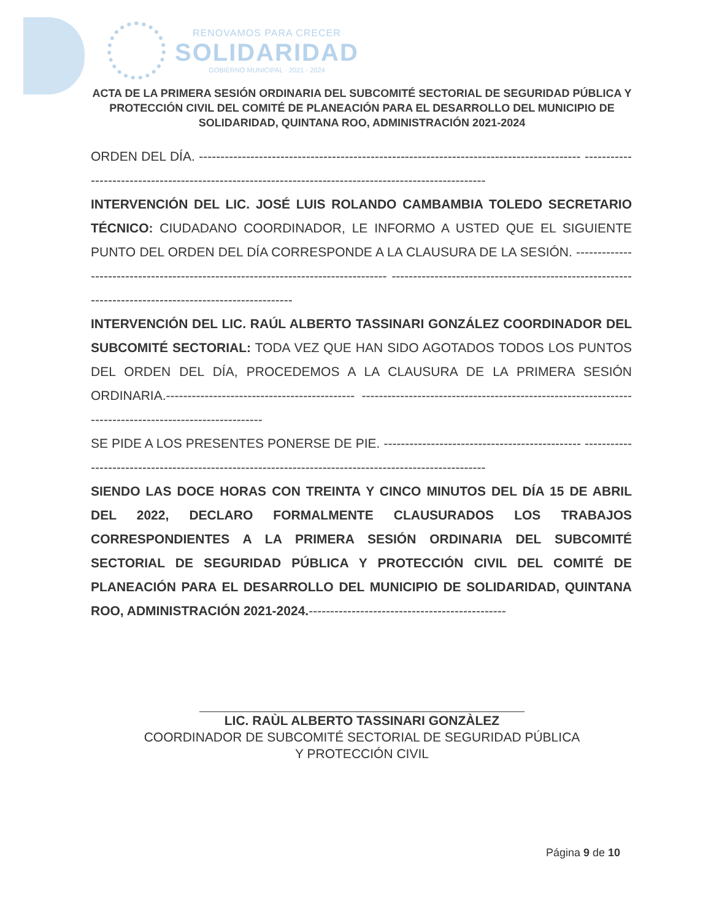RENOVAMOS PARA CRECER
SOLIDARIDAD
GOBIERNO MUNICIPAL · 2021 - 2024
ACTA DE LA PRIMERA SESIÓN ORDINARIA DEL SUBCOMITÉ SECTORIAL DE SEGURIDAD PÚBLICA Y PROTECCIÓN CIVIL DEL COMITÉ DE PLANEACIÓN PARA EL DESARROLLO DEL MUNICIPIO DE SOLIDARIDAD, QUINTANA ROO, ADMINISTRACIÓN 2021-2024
ORDEN DEL DÍA. ----------------------------------------------------------------------------------------- -------------------------------------------------------------------------------------------------------
INTERVENCIÓN DEL LIC. JOSÉ LUIS ROLANDO CAMBAMBIA TOLEDO SECRETARIO TÉCNICO: CIUDADANO COORDINADOR, LE INFORMO A USTED QUE EL SIGUIENTE PUNTO DEL ORDEN DEL DÍA CORRESPONDE A LA CLAUSURA DE LA SESIÓN. ---------------------------------------------------------------------------------- -------------------------------------------------------------------------------------------------------
INTERVENCIÓN DEL LIC. RAÚL ALBERTO TASSINARI GONZÁLEZ COORDINADOR DEL SUBCOMITÉ SECTORIAL: TODA VEZ QUE HAN SIDO AGOTADOS TODOS LOS PUNTOS DEL ORDEN DEL DÍA, PROCEDEMOS A LA CLAUSURA DE LA PRIMERA SESIÓN ORDINARIA.-------------------------------------------- -------------------------------------------------------------------------------------------------------
SE PIDE A LOS PRESENTES PONERSE DE PIE. ---------------------------------------------- -------------------------------------------------------------------------------------------------------
SIENDO LAS DOCE HORAS CON TREINTA Y CINCO MINUTOS DEL DÍA 15 DE ABRIL DEL 2022, DECLARO FORMALMENTE CLAUSURADOS LOS TRABAJOS CORRESPONDIENTES A LA PRIMERA SESIÓN ORDINARIA DEL SUBCOMITÉ SECTORIAL DE SEGURIDAD PÚBLICA Y PROTECCIÓN CIVIL DEL COMITÉ DE PLANEACIÓN PARA EL DESARROLLO DEL MUNICIPIO DE SOLIDARIDAD, QUINTANA ROO, ADMINISTRACIÓN 2021-2024.----------------------------------------------
LIC. RAÙL ALBERTO TASSINARI GONZÀLEZ
COORDINADOR DE SUBCOMITÉ SECTORIAL DE SEGURIDAD PÚBLICA
Y PROTECCIÓN CIVIL
Página 9 de 10